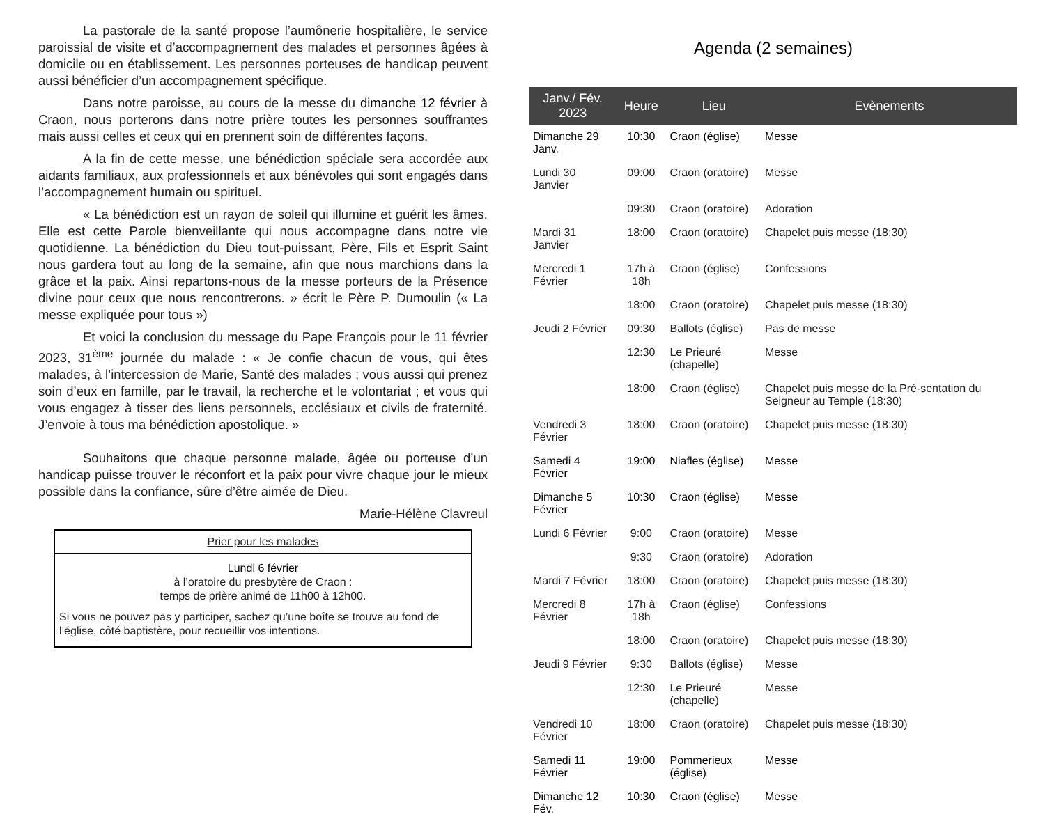La pastorale de la santé propose l’aumônerie hospitalière, le service paroissial de visite et d’accompagnement des malades et personnes âgées à domicile ou en établissement. Les personnes porteuses de handicap peuvent aussi bénéficier d’un accompagnement spécifique.
Dans notre paroisse, au cours de la messe du dimanche 12 février à Craon, nous porterons dans notre prière toutes les personnes souffrantes mais aussi celles et ceux qui en prennent soin de différentes façons.
A la fin de cette messe, une bénédiction spéciale sera accordée aux aidants familiaux, aux professionnels et aux bénévoles qui sont engagés dans l’accompagnement humain ou spirituel.
« La bénédiction est un rayon de soleil qui illumine et guérit les âmes. Elle est cette Parole bienveillante qui nous accompagne dans notre vie quotidienne. La bénédiction du Dieu tout-puissant, Père, Fils et Esprit Saint nous gardera tout au long de la semaine, afin que nous marchions dans la grâce et la paix. Ainsi repartons-nous de la messe porteurs de la Présence divine pour ceux que nous rencontrerons. » écrit le Père P. Dumoulin (« La messe expliquée pour tous »)
Et voici la conclusion du message du Pape François pour le 11 février 2023, 31<sup>ème</sup> journée du malade : « Je confie chacun de vous, qui êtes malades, à l’intercession de Marie, Santé des malades ; vous aussi qui prenez soin d’eux en famille, par le travail, la recherche et le volontariat ; et vous qui vous engagez à tisser des liens personnels, ecclésiaux et civils de fraternité. J’envoie à tous ma bénédiction apostolique. »
Souhaitons que chaque personne malade, âgée ou porteuse d’un handicap puisse trouver le réconfort et la paix pour vivre chaque jour le mieux possible dans la confiance, sûre d’être aimée de Dieu.
Marie-Hélène Clavreul
Prier pour les malades
Lundi 6 février
à l’oratoire du presbytère de Craon :
temps de prière animé de 11h00 à 12h00.
Si vous ne pouvez pas y participer, sachez qu’une boîte se trouve au fond de l’église, côté baptistère, pour recueillir vos intentions.
Agenda (2 semaines)
| Janv./ Fév. 2023 | Heure | Lieu | Evènements |
| --- | --- | --- | --- |
| Dimanche 29 Janv. | 10:30 | Craon (église) | Messe |
| Lundi 30 Janvier | 09:00 | Craon (oratoire) | Messe |
| | 09:30 | Craon (oratoire) | Adoration |
| Mardi 31 Janvier | 18:00 | Craon (oratoire) | Chapelet puis messe (18:30) |
| Mercredi 1 Février | 17h à 18h | Craon (église) | Confessions |
| | 18:00 | Craon (oratoire) | Chapelet puis messe (18:30) |
| Jeudi 2 Février | 09:30 | Ballots (église) | Pas de messe |
| | 12:30 | Le Prieuré (chapelle) | Messe |
| | 18:00 | Craon (église) | Chapelet puis messe de la Pré-sentation du Seigneur au Temple (18:30) |
| Vendredi 3 Février | 18:00 | Craon (oratoire) | Chapelet puis messe (18:30) |
| Samedi 4 Février | 19:00 | Niafles (église) | Messe |
| Dimanche 5 Février | 10:30 | Craon (église) | Messe |
| Lundi 6 Février | 9:00 | Craon (oratoire) | Messe |
| | 9:30 | Craon (oratoire) | Adoration |
| Mardi 7 Février | 18:00 | Craon (oratoire) | Chapelet puis messe (18:30) |
| Mercredi 8 Février | 17h à 18h | Craon (église) | Confessions |
| | 18:00 | Craon (oratoire) | Chapelet puis messe (18:30) |
| Jeudi 9 Février | 9:30 | Ballots (église) | Messe |
| | 12:30 | Le Prieuré (chapelle) | Messe |
| Vendredi 10 Février | 18:00 | Craon (oratoire) | Chapelet puis messe (18:30) |
| Samedi 11 Février | 19:00 | Pommerieux (église) | Messe |
| Dimanche 12 Fév. | 10:30 | Craon (église) | Messe |